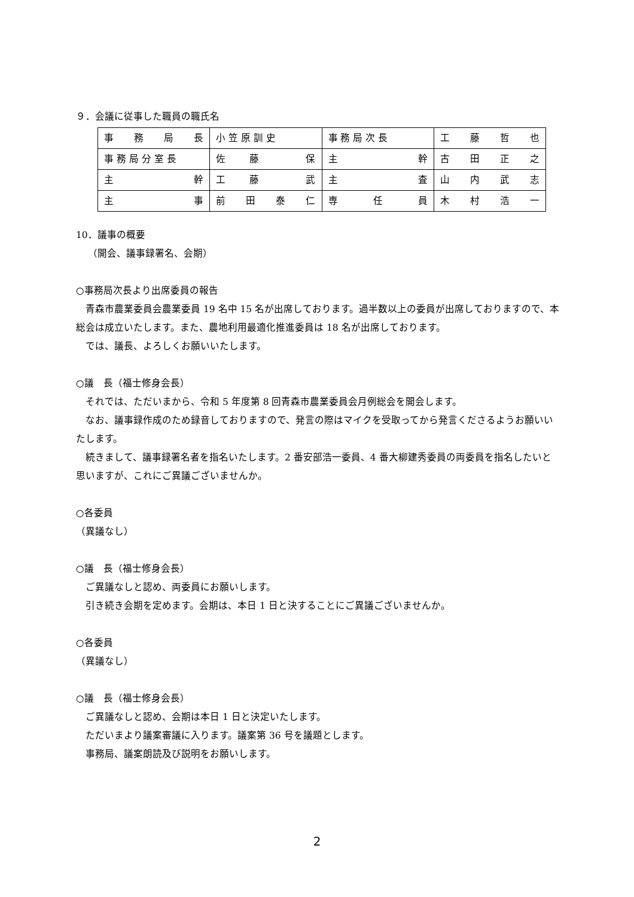９．会議に従事した職員の職氏名
| 事 務 局 長 | 小 笠 原 訓 史 | 事 務 局 次 長 | 工 藤 哲 也 |
| 事 務 局 分 室 長 | 佐 藤 保 | 主 幹 | 古 田 正 之 |
| 主 幹 | 工 藤 武 | 主 査 | 山 内 武 志 |
| 主 事 | 前 田 泰 仁 | 専 任 員 | 木 村 浩 一 |
10．議事の概要
（開会、議事録署名、会期）
○事務局次長より出席委員の報告
　青森市農業委員会農業委員 19 名中 15 名が出席しております。過半数以上の委員が出席しておりますので、本総会は成立いたします。また、農地利用最適化推進委員は 18 名が出席しております。
　では、議長、よろしくお願いいたします。
○議　長（福士修身会長）
　それでは、ただいまから、令和 5 年度第 8 回青森市農業委員会月例総会を開会します。
　なお、議事録作成のため録音しておりますので、発言の際はマイクを受取ってから発言くださるようお願いいたします。
　続きまして、議事録署名者を指名いたします。2 番安部浩一委員、4 番大柳建秀委員の両委員を指名したいと思いますが、これにご異議ございませんか。
○各委員
（異議なし）
○議　長（福士修身会長）
　ご異議なしと認め、両委員にお願いします。
　引き続き会期を定めます。会期は、本日 1 日と決することにご異議ございませんか。
○各委員
（異議なし）
○議　長（福士修身会長）
　ご異議なしと認め、会期は本日 1 日と決定いたします。
　ただいまより議案審議に入ります。議案第 36 号を議題とします。
　事務局、議案朗読及び説明をお願いします。
2